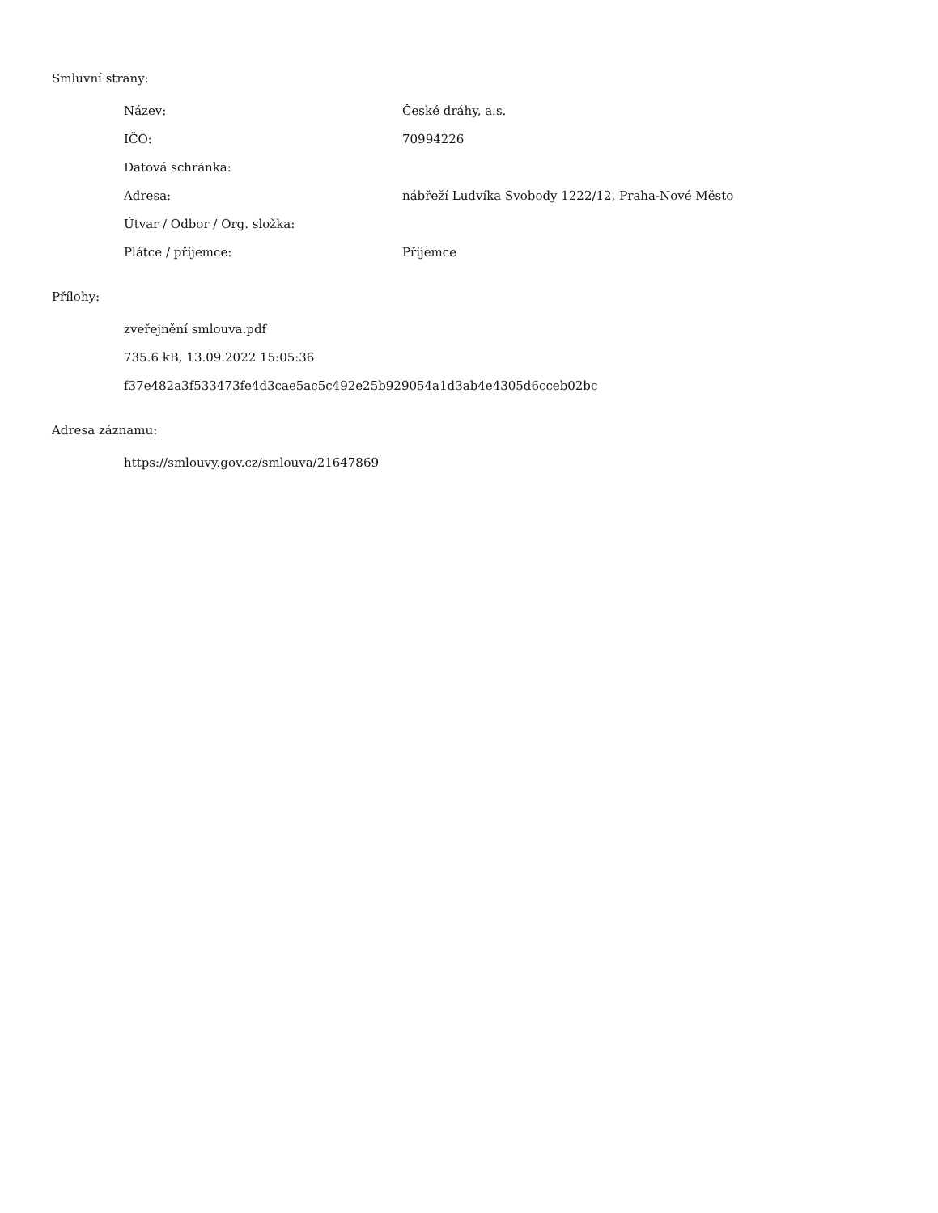Smluvní strany:
| Název: | České dráhy, a.s. |
| IČO: | 70994226 |
| Datová schránka: | |
| Adresa: | nábřeží Ludvíka Svobody 1222/12, Praha-Nové Město |
| Útvar / Odbor / Org. složka: | |
| Plátce / příjemce: | Příjemce |
Přílohy:
zveřejnění smlouva.pdf
735.6 kB, 13.09.2022 15:05:36
f37e482a3f533473fe4d3cae5ac5c492e25b929054a1d3ab4e4305d6cceb02bc
Adresa záznamu:
https://smlouvy.gov.cz/smlouva/21647869